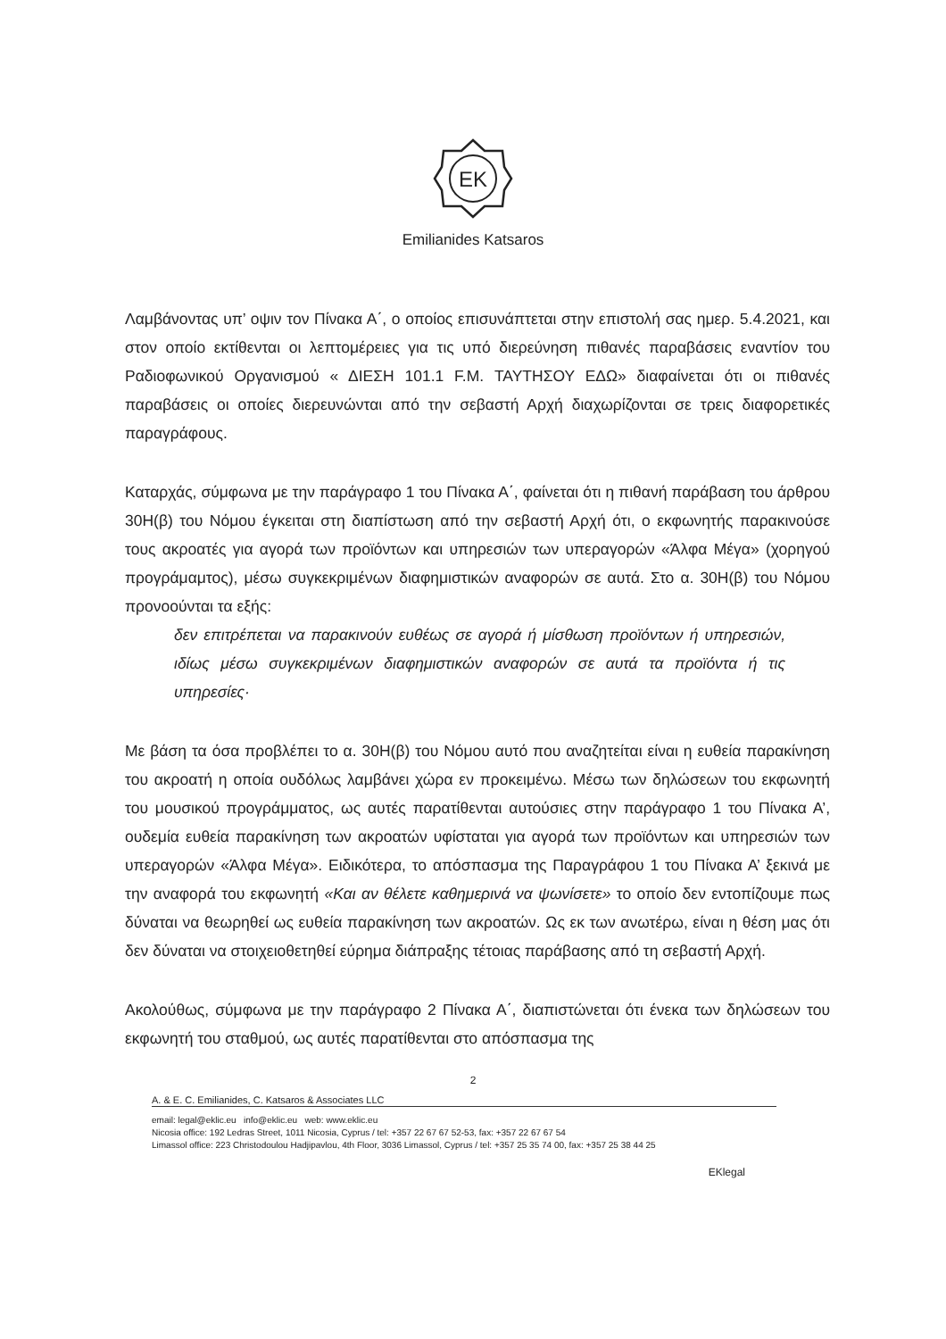EK
Emilianides Katsaros
Λαμβάνοντας υπ’ οψιν τον Πίνακα Α΄, ο οποίος επισυνάπτεται στην επιστολή σας ημερ. 5.4.2021, και στον οποίο εκτίθενται οι λεπτομέρειες για τις υπό διερεύνηση πιθανές παραβάσεις εναντίον του Ραδιοφωνικού Οργανισμού « ΔΙΕΣΗ 101.1 F.M. ΤΑΥΤΗΣΟΥ ΕΔΩ» διαφαίνεται ότι οι πιθανές παραβάσεις οι οποίες διερευνώνται από την σεβαστή Αρχή διαχωρίζονται σε τρεις διαφορετικές παραγράφους.
Καταρχάς, σύμφωνα με την παράγραφο 1 του Πίνακα Α΄, φαίνεται ότι η πιθανή παράβαση του άρθρου 30Η(β) του Νόμου έγκειται στη διαπίστωση από την σεβαστή Αρχή ότι, ο εκφωνητής παρακινούσε τους ακροατές για αγορά των προϊόντων και υπηρεσιών των υπεραγορών «Άλφα Μέγα» (χορηγού προγράμαμτος), μέσω συγκεκριμένων διαφημιστικών αναφορών σε αυτά. Στο α. 30Η(β) του Νόμου προνοούνται τα εξής:
δεν επιτρέπεται να παρακινούν ευθέως σε αγορά ή μίσθωση προϊόντων ή υπηρεσιών, ιδίως μέσω συγκεκριμένων διαφημιστικών αναφορών σε αυτά τα προϊόντα ή τις υπηρεσίες·
Με βάση τα όσα προβλέπει το α. 30Η(β) του Νόμου αυτό που αναζητείται είναι η ευθεία παρακίνηση του ακροατή η οποία ουδόλως λαμβάνει χώρα εν προκειμένω. Μέσω των δηλώσεων του εκφωνητή του μουσικού προγράμματος, ως αυτές παρατίθενται αυτούσιες στην παράγραφο 1 του Πίνακα Α’, ουδεμία ευθεία παρακίνηση των ακροατών υφίσταται για αγορά των προϊόντων και υπηρεσιών των υπεραγορών «Άλφα Μέγα». Ειδικότερα, το απόσπασμα της Παραγράφου 1 του Πίνακα Α’ ξεκινά με την αναφορά του εκφωνητή «Και αν θέλετε καθημερινά να ψωνίσετε» το οποίο δεν εντοπίζουμε πως δύναται να θεωρηθεί ως ευθεία παρακίνηση των ακροατών. Ως εκ των ανωτέρω, είναι η θέση μας ότι δεν δύναται να στοιχειοθετηθεί εύρημα διάπραξης τέτοιας παράβασης από τη σεβαστή Αρχή.
Ακολούθως, σύμφωνα με την παράγραφο 2 Πίνακα Α΄, διαπιστώνεται ότι ένεκα των δηλώσεων του εκφωνητή του σταθμού, ως αυτές παρατίθενται στο απόσπασμα της
2
A. & E. C. Emilianides, C. Katsaros & Associates LLC
email: legal@eklic.eu info@eklic.eu web: www.eklic.eu
Nicosia office: 192 Ledras Street, 1011 Nicosia, Cyprus / tel: +357 22 67 67 52-53, fax: +357 22 67 67 54
Limassol office: 223 Christodoulou Hadjipavlou, 4th Floor, 3036 Limassol, Cyprus / tel: +357 25 35 74 00, fax: +357 25 38 44 25
EKlegal